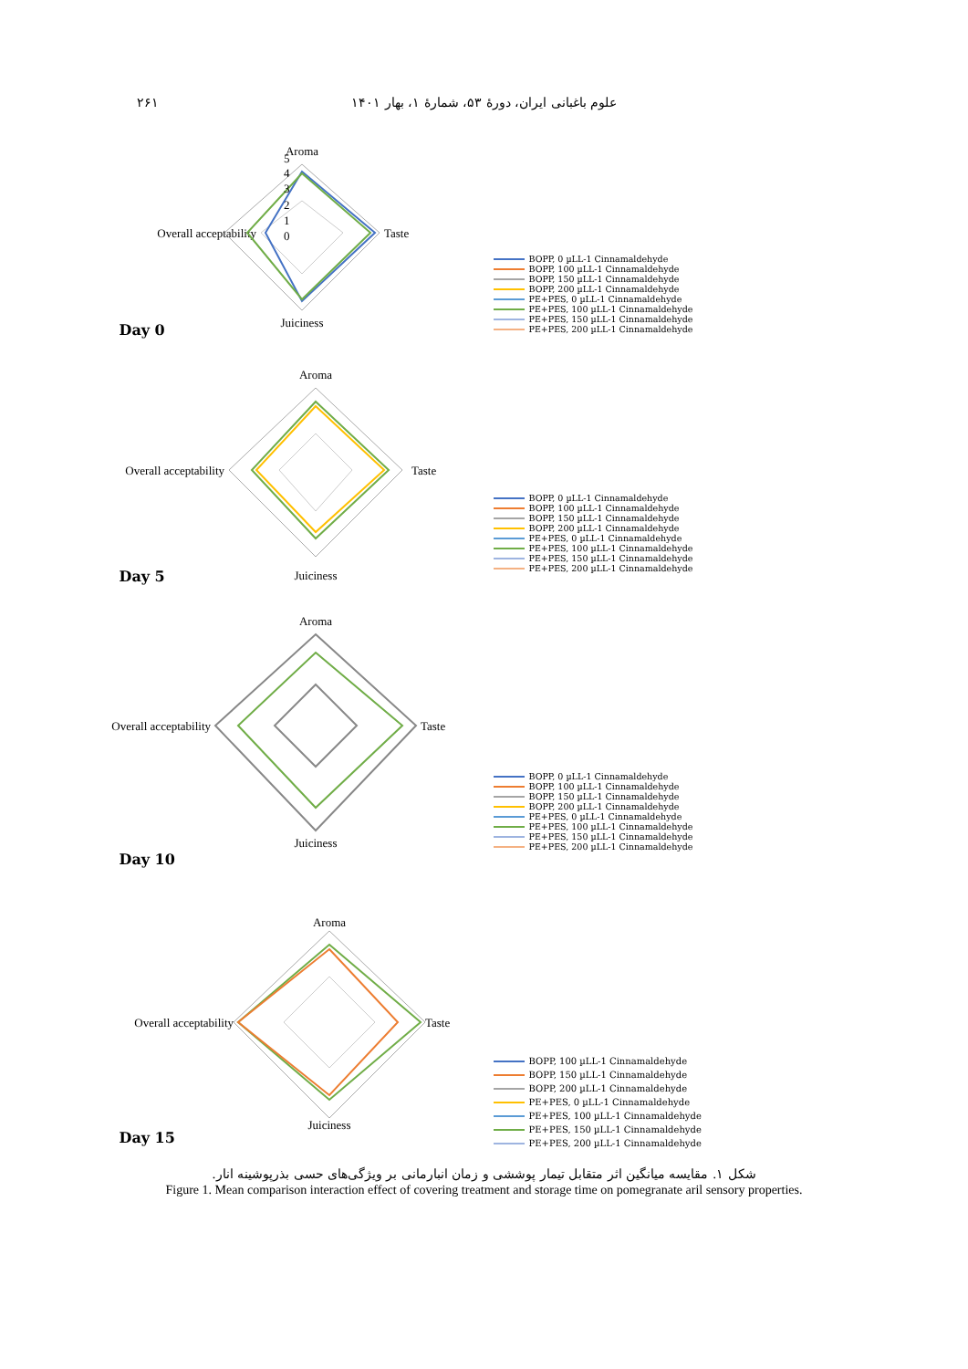علوم باغبانی ایران، دورهٔ ۵۳، شمارهٔ ۱، بهار ۱۴۰۱ ۲۶۱
Aroma
Overall acceptability
Taste
Juiciness
5
4
3
2
1
0
BOPP, 0 µLL-1 Cinnamaldehyde
BOPP, 100 µLL-1 Cinnamaldehyde
BOPP, 150 µLL-1 Cinnamaldehyde
BOPP, 200 µLL-1 Cinnamaldehyde
PE+PES, 0 µLL-1 Cinnamaldehyde
PE+PES, 100 µLL-1 Cinnamaldehyde
PE+PES, 150 µLL-1 Cinnamaldehyde
PE+PES, 200 µLL-1 Cinnamaldehyde
Day 0
Aroma
Overall acceptability
Taste
Juiciness
BOPP, 0 µLL-1 Cinnamaldehyde
BOPP, 100 µLL-1 Cinnamaldehyde
BOPP, 150 µLL-1 Cinnamaldehyde
BOPP, 200 µLL-1 Cinnamaldehyde
PE+PES, 0 µLL-1 Cinnamaldehyde
PE+PES, 100 µLL-1 Cinnamaldehyde
PE+PES, 150 µLL-1 Cinnamaldehyde
PE+PES, 200 µLL-1 Cinnamaldehyde
Day 5
Aroma
Overall acceptability
Taste
Juiciness
BOPP, 0 µLL-1 Cinnamaldehyde
BOPP, 100 µLL-1 Cinnamaldehyde
BOPP, 150 µLL-1 Cinnamaldehyde
BOPP, 200 µLL-1 Cinnamaldehyde
PE+PES, 0 µLL-1 Cinnamaldehyde
PE+PES, 100 µLL-1 Cinnamaldehyde
PE+PES, 150 µLL-1 Cinnamaldehyde
PE+PES, 200 µLL-1 Cinnamaldehyde
Day 10
Aroma
Overall acceptability
Taste
Juiciness
BOPP, 100 µLL-1 Cinnamaldehyde
BOPP, 150 µLL-1 Cinnamaldehyde
BOPP, 200 µLL-1 Cinnamaldehyde
PE+PES, 0 µLL-1 Cinnamaldehyde
PE+PES, 100 µLL-1 Cinnamaldehyde
PE+PES, 150 µLL-1 Cinnamaldehyde
PE+PES, 200 µLL-1 Cinnamaldehyde
Day 15
شکل ۱. مقایسه میانگین اثر متقابل تیمار پوششی و زمان انبارمانی بر ویژگی‌های حسی بذرپوشینه انار.
Figure 1. Mean comparison interaction effect of covering treatment and storage time on pomegranate aril sensory properties.